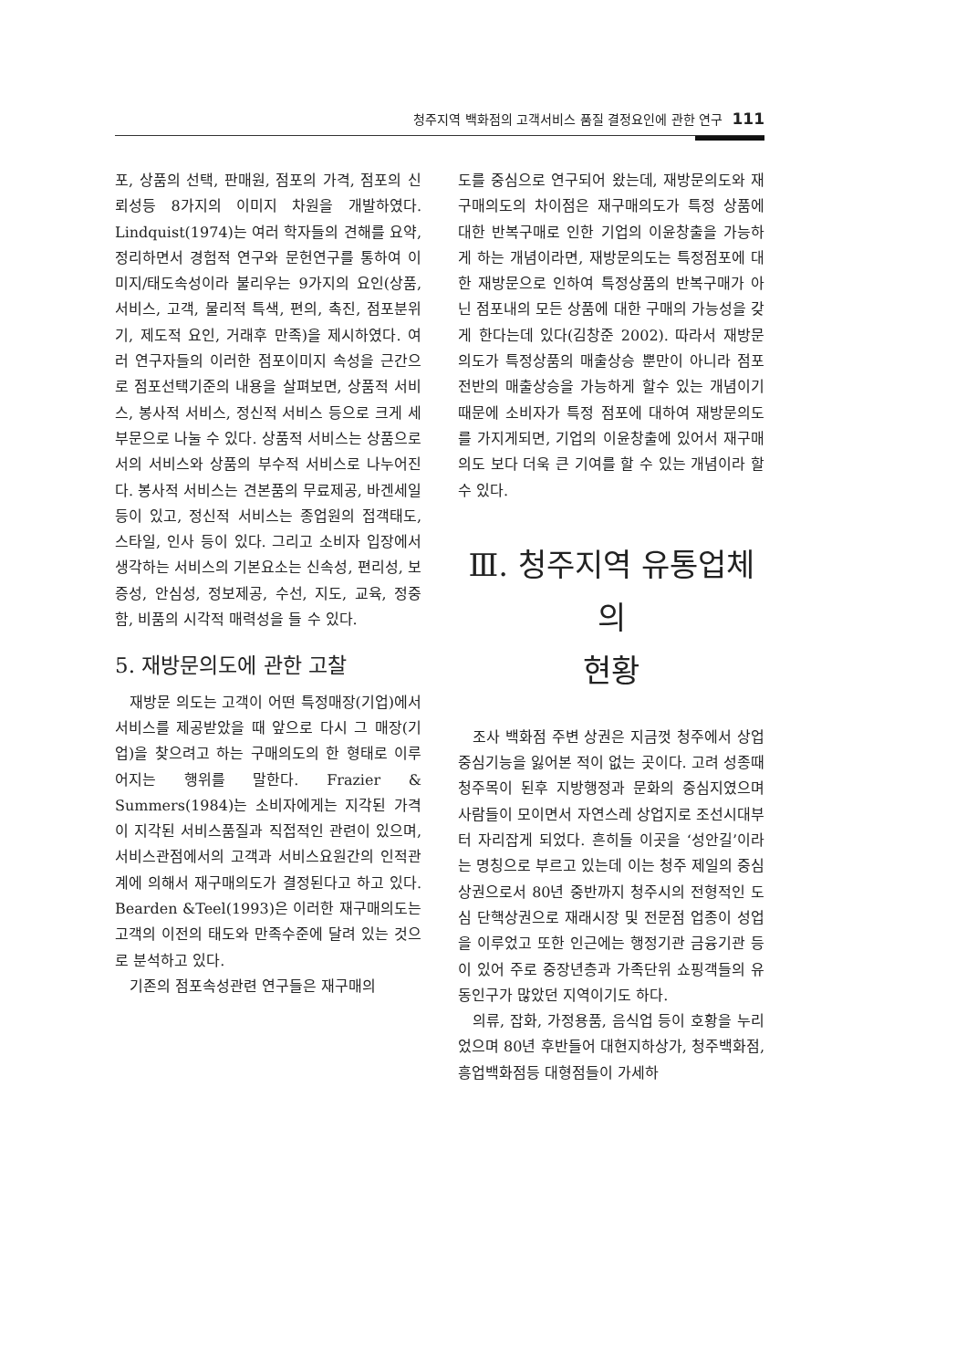청주지역 백화점의 고객서비스 품질 결정요인에 관한 연구 111
포, 상품의 선택, 판매원, 점포의 가격, 점포의 신뢰성등 8가지의 이미지 차원을 개발하였다. Lindquist(1974)는 여러 학자들의 견해를 요약, 정리하면서 경험적 연구와 문헌연구를 통하여 이미지/태도속성이라 불리우는 9가지의 요인(상품, 서비스, 고객, 물리적 특색, 편의, 촉진, 점포분위기, 제도적 요인, 거래후 만족)을 제시하였다. 여러 연구자들의 이러한 점포이미지 속성을 근간으로 점포선택기준의 내용을 살펴보면, 상품적 서비스, 봉사적 서비스, 정신적 서비스 등으로 크게 세 부문으로 나눌 수 있다. 상품적 서비스는 상품으로서의 서비스와 상품의 부수적 서비스로 나누어진다. 봉사적 서비스는 견본품의 무료제공, 바겐세일 등이 있고, 정신적 서비스는 종업원의 접객태도, 스타일, 인사 등이 있다. 그리고 소비자 입장에서 생각하는 서비스의 기본요소는 신속성, 편리성, 보증성, 안심성, 정보제공, 수선, 지도, 교육, 정중함, 비품의 시각적 매력성을 들 수 있다.
5. 재방문의도에 관한 고찰
재방문 의도는 고객이 어떤 특정매장(기업)에서 서비스를 제공받았을 때 앞으로 다시 그 매장(기업)을 찾으려고 하는 구매의도의 한 형태로 이루어지는 행위를 말한다. Frazier & Summers(1984)는 소비자에게는 지각된 가격이 지각된 서비스품질과 직접적인 관련이 있으며, 서비스관점에서의 고객과 서비스요원간의 인적관계에 의해서 재구매의도가 결정된다고 하고 있다. Bearden &Teel(1993)은 이러한 재구매의도는 고객의 이전의 태도와 만족수준에 달려 있는 것으로 분석하고 있다.
기존의 점포속성관련 연구들은 재구매의
도를 중심으로 연구되어 왔는데, 재방문의도와 재구매의도의 차이점은 재구매의도가 특정 상품에 대한 반복구매로 인한 기업의 이윤창출을 가능하게 하는 개념이라면, 재방문의도는 특정점포에 대한 재방문으로 인하여 특정상품의 반복구매가 아닌 점포내의 모든 상품에 대한 구매의 가능성을 갖게 한다는데 있다(김창준 2002). 따라서 재방문의도가 특정상품의 매출상승 뿐만이 아니라 점포전반의 매출상승을 가능하게 할수 있는 개념이기 때문에 소비자가 특정 점포에 대하여 재방문의도를 가지게되면, 기업의 이윤창출에 있어서 재구매의도 보다 더욱 큰 기여를 할 수 있는 개념이라 할 수 있다.
Ⅲ. 청주지역 유통업체의
현황
조사 백화점 주변 상권은 지금껏 청주에서 상업 중심기능을 잃어본 적이 없는 곳이다. 고려 성종때 청주목이 된후 지방행정과 문화의 중심지였으며 사람들이 모이면서 자연스레 상업지로 조선시대부터 자리잡게 되었다. 흔히들 이곳을 ‘성안길’이라는 명칭으로 부르고 있는데 이는 청주 제일의 중심상권으로서 80년 중반까지 청주시의 전형적인 도심 단핵상권으로 재래시장 및 전문점 업종이 성업을 이루었고 또한 인근에는 행정기관 금융기관 등이 있어 주로 중장년층과 가족단위 쇼핑객들의 유동인구가 많았던 지역이기도 하다.
의류, 잡화, 가정용품, 음식업 등이 호황을 누리었으며 80년 후반들어 대현지하상가, 청주백화점, 흥업백화점등 대형점들이 가세하